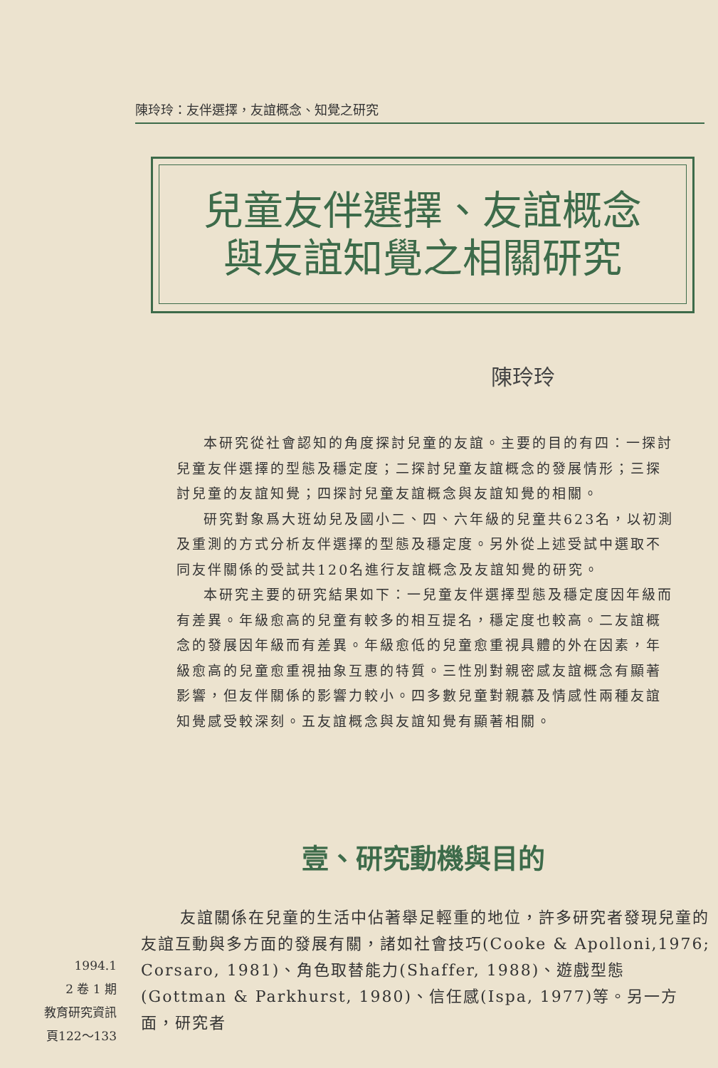陳玲玲：友伴選擇，友誼概念、知覺之研究
兒童友伴選擇、友誼概念
與友誼知覺之相關研究
陳玲玲
本研究從社會認知的角度探討兒童的友誼。主要的目的有四：一探討兒童友伴選擇的型態及穩定度；二探討兒童友誼概念的發展情形；三探討兒童的友誼知覺；四探討兒童友誼概念與友誼知覺的相關。
研究對象爲大班幼兒及國小二、四、六年級的兒童共623名，以初測及重測的方式分析友伴選擇的型態及穩定度。另外從上述受試中選取不同友伴關係的受試共120名進行友誼概念及友誼知覺的研究。
本研究主要的研究結果如下：一兒童友伴選擇型態及穩定度因年級而有差異。年級愈高的兒童有較多的相互提名，穩定度也較高。二友誼概念的發展因年級而有差異。年級愈低的兒童愈重視具體的外在因素，年級愈高的兒童愈重視抽象互惠的特質。三性別對親密感友誼概念有顯著影響，但友伴關係的影響力較小。四多數兒童對親慕及情感性兩種友誼知覺感受較深刻。五友誼概念與友誼知覺有顯著相關。
壹、研究動機與目的
友誼關係在兒童的生活中佔著舉足輕重的地位，許多研究者發現兒童的友誼互動與多方面的發展有關，諸如社會技巧(Cooke & Apolloni,1976; Corsaro, 1981)、角色取替能力(Shaffer, 1988)、遊戲型態(Gottman & Parkhurst, 1980)、信任感(Ispa, 1977)等。另一方面，研究者
1994.1
2 卷 1 期
教育研究資訊
頁122～133